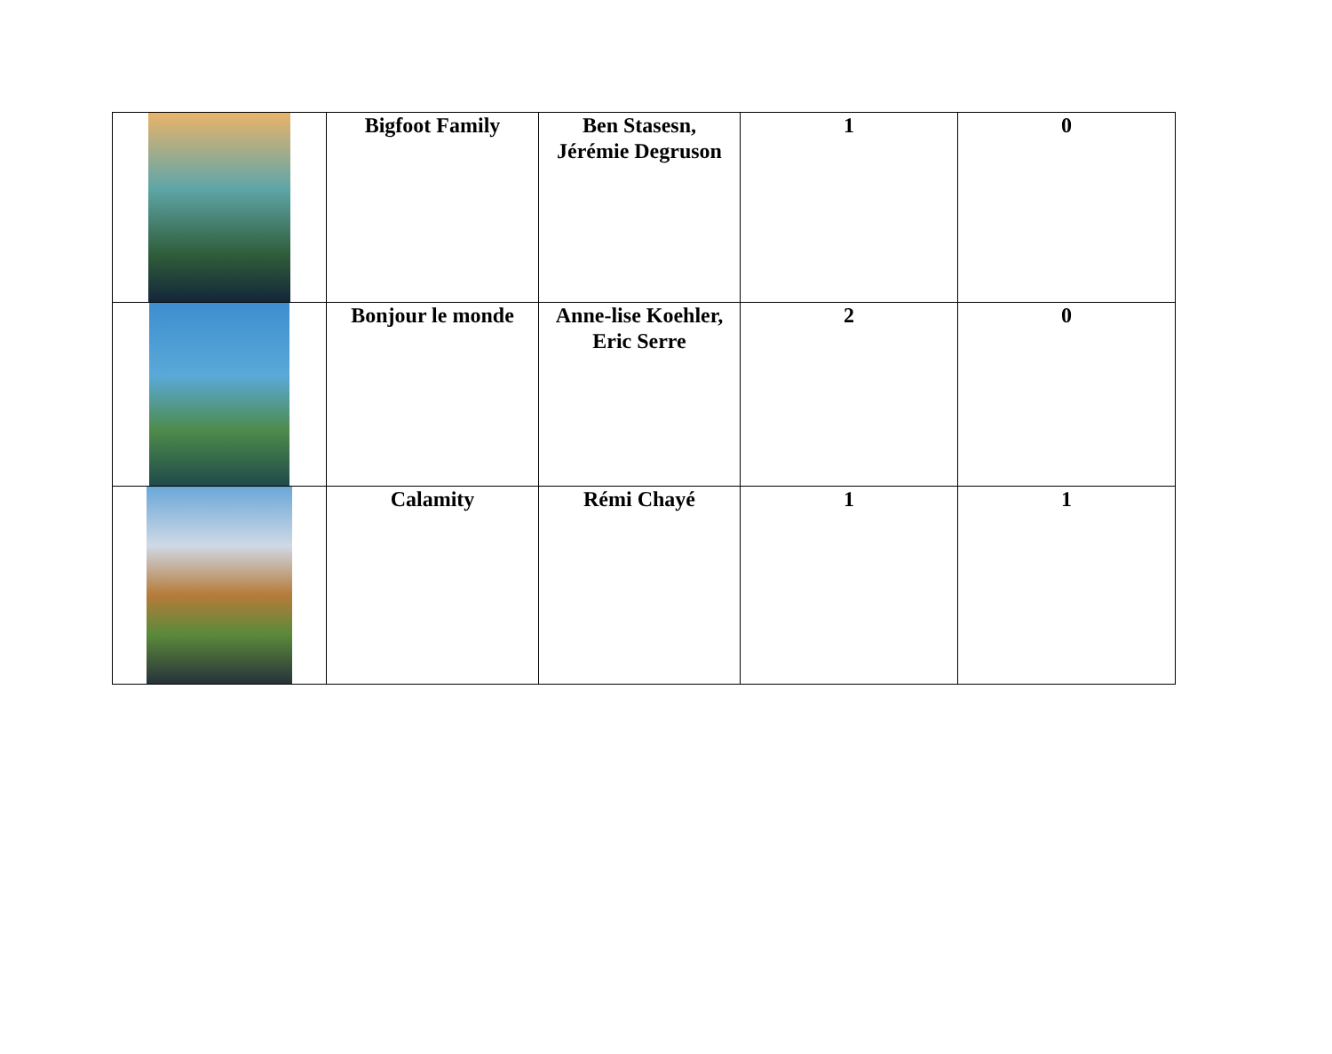| | Bigfoot Family | Ben Stasesn, Jérémie Degruson | 1 | 0 |
| | Bonjour le monde | Anne-lise Koehler, Eric Serre | 2 | 0 |
| | Calamity | Rémi Chayé | 1 | 1 |